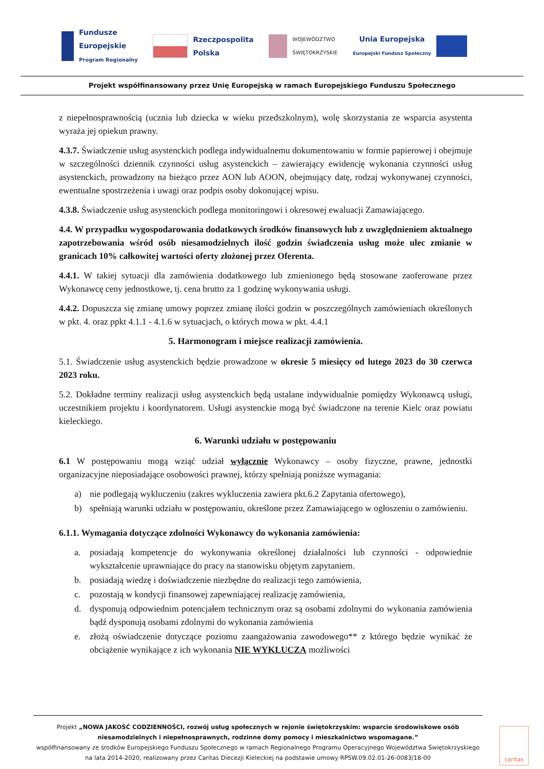Fundusze
Europejskie
Program Regionalny
Rzeczpospolita
Polska
WOJEWÓDZTWO
ŚWIĘTOKRZYSKIE
Unia Europejska
Europejski Fundusz Społeczny
Projekt współfinansowany przez Unię Europejską w ramach Europejskiego Funduszu Społecznego
z niepełnosprawnością (ucznia lub dziecka w wieku przedszkolnym), wolę skorzystania ze wsparcia asystenta wyraża jej opiekun prawny.
4.3.7. Świadczenie usług asystenckich podlega indywidualnemu dokumentowaniu w formie papierowej i obejmuje w szczególności dziennik czynności usług asystenckich – zawierający ewidencję wykonania czynności usług asystenckich, prowadzony na bieżąco przez AON lub AOON, obejmujący datę, rodzaj wykonywanej czynności, ewentualne spostrzeżenia i uwagi oraz podpis osoby dokonującej wpisu.
4.3.8. Świadczenie usług asystenckich podlega monitoringowi i okresowej ewaluacji Zamawiającego.
4.4. W przypadku wygospodarowania dodatkowych środków finansowych lub z uwzględnieniem aktualnego zapotrzebowania wśród osób niesamodzielnych ilość godzin świadczenia usług może ulec zmianie w granicach 10% całkowitej wartości oferty złożonej przez Oferenta.
4.4.1. W takiej sytuacji dla zamówienia dodatkowego lub zmienionego będą stosowane zaoferowane przez Wykonawcę ceny jednostkowe, tj. cena brutto za 1 godzinę wykonywania usługi.
4.4.2. Dopuszcza się zmianę umowy poprzez zmianę ilości godzin w poszczególnych zamówieniach określonych w pkt. 4. oraz ppkt 4.1.1 - 4.1.6 w sytuacjach, o których mowa w pkt. 4.4.1
5. Harmonogram i miejsce realizacji zamówienia.
5.1. Świadczenie usług asystenckich będzie prowadzone w okresie 5 miesięcy od lutego 2023 do 30 czerwca 2023 roku.
5.2. Dokładne terminy realizacji usług asystenckich będą ustalane indywidualnie pomiędzy Wykonawcą usługi, uczestnikiem projektu i koordynatorem. Usługi asystenckie mogą być świadczone na terenie Kielc oraz powiatu kieleckiego.
6. Warunki udziału w postępowaniu
6.1 W postępowaniu mogą wziąć udział wyłącznie Wykonawcy – osoby fizyczne, prawne, jednostki organizacyjne nieposiadające osobowości prawnej, którzy spełniają poniższe wymagania:
a) nie podlegają wykluczeniu (zakres wykluczenia zawiera pkt.6.2 Zapytania ofertowego),
b) spełniają warunki udziału w postępowaniu, określone przez Zamawiającego w ogłoszeniu o zamówieniu.
6.1.1. Wymagania dotyczące zdolności Wykonawcy do wykonania zamówienia:
a. posiadają kompetencje do wykonywania określonej działalności lub czynności - odpowiednie wykształcenie uprawniające do pracy na stanowisku objętym zapytaniem.
b. posiadają wiedzę i doświadczenie niezbędne do realizacji tego zamówienia,
c. pozostają w kondycji finansowej zapewniającej realizację zamówienia,
d. dysponują odpowiednim potencjałem technicznym oraz są osobami zdolnymi do wykonania zamówienia bądź dysponują osobami zdolnymi do wykonania zamówienia
e. złożą oświadczenie dotyczące poziomu zaangażowania zawodowego** z którego będzie wynikać że obciążenie wynikające z ich wykonania NIE WYKLUCZA możliwości
Projekt „NOWA JAKOŚĆ CODZIENNOŚCI, rozwój usług społecznych w rejonie świętokrzyskim: wsparcie środowiskowe osób niesamodzielnych i niepełnosprawnych, rodzinne domy pomocy i mieszkalnictwo wspomagane.”
współfinansowany ze środków Europejskiego Funduszu Społecznego w ramach Regionalnego Programu Operacyjnego Województwa Świętokrzyskiego na lata 2014-2020, realizowany przez Caritas Diecezji Kieleckiej na podstawie umowy RPSW.09.02.01-26-0083/18-00
caritas